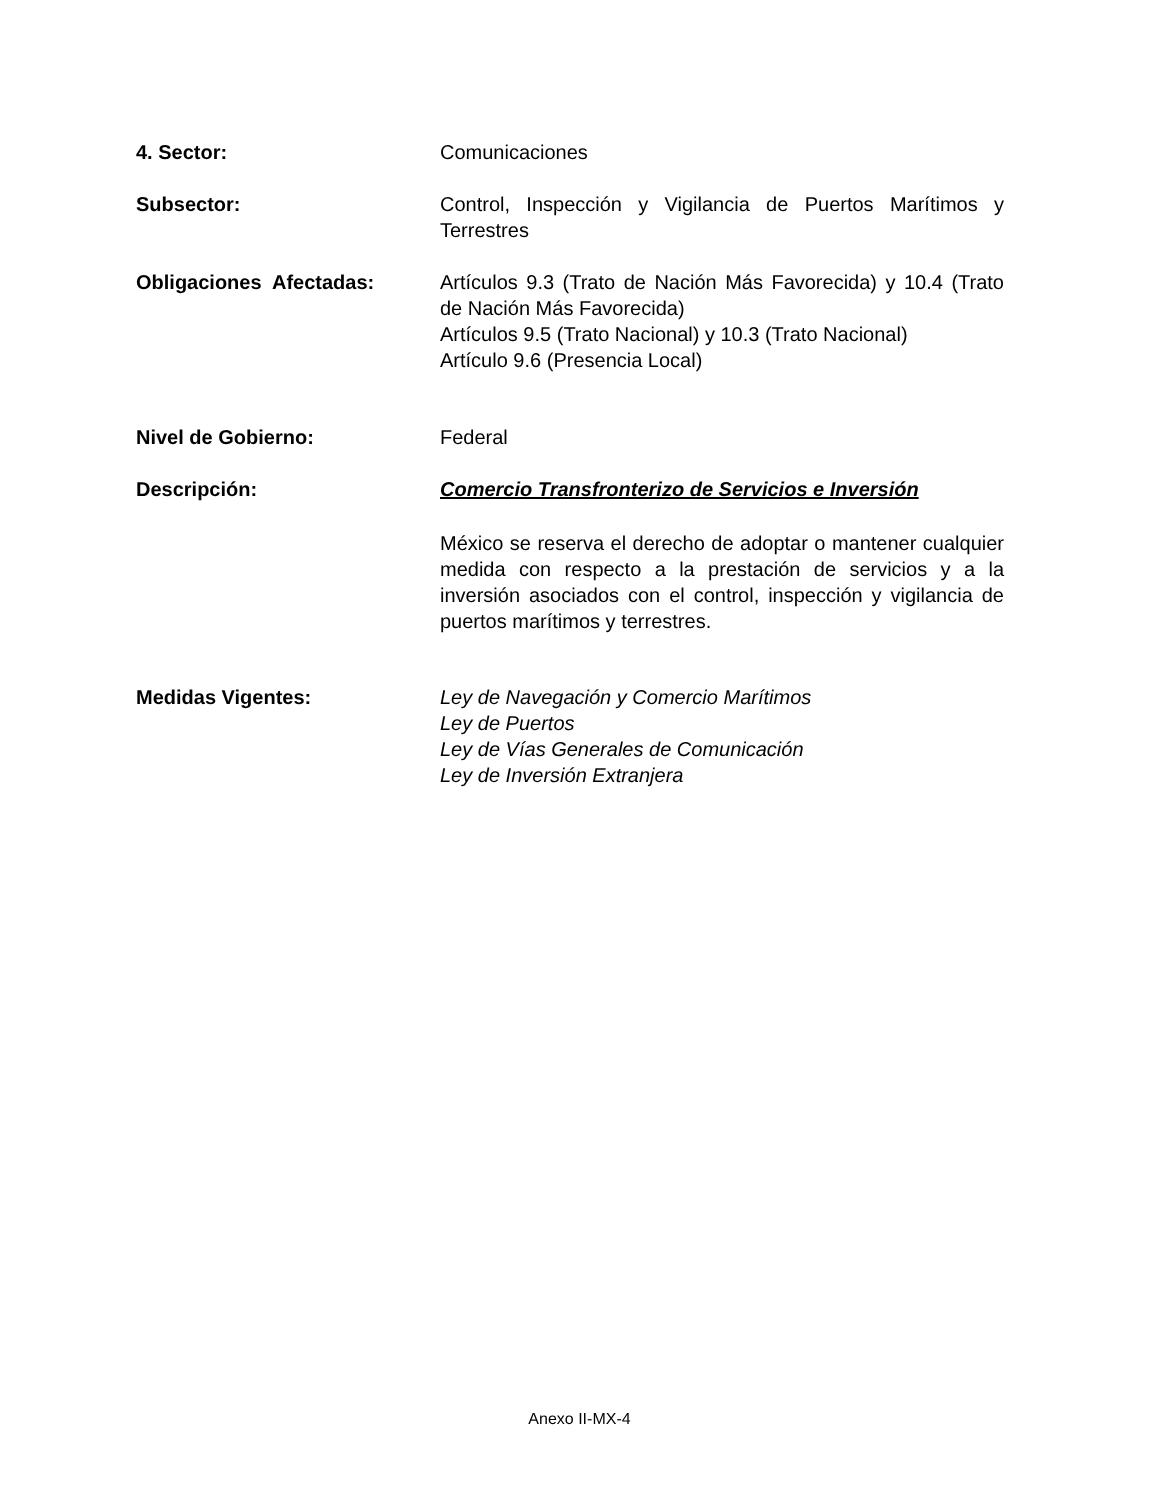4. Sector: Comunicaciones
Subsector: Control, Inspección y Vigilancia de Puertos Marítimos y Terrestres
Obligaciones Afectadas: Artículos 9.3 (Trato de Nación Más Favorecida) y 10.4 (Trato de Nación Más Favorecida)
Artículos 9.5 (Trato Nacional) y 10.3 (Trato Nacional)
Artículo 9.6 (Presencia Local)
Nivel de Gobierno: Federal
Descripción: Comercio Transfronterizo de Servicios e Inversión
México se reserva el derecho de adoptar o mantener cualquier medida con respecto a la prestación de servicios y a la inversión asociados con el control, inspección y vigilancia de puertos marítimos y terrestres.
Medidas Vigentes: Ley de Navegación y Comercio Marítimos
Ley de Puertos
Ley de Vías Generales de Comunicación
Ley de Inversión Extranjera
Anexo II-MX-4